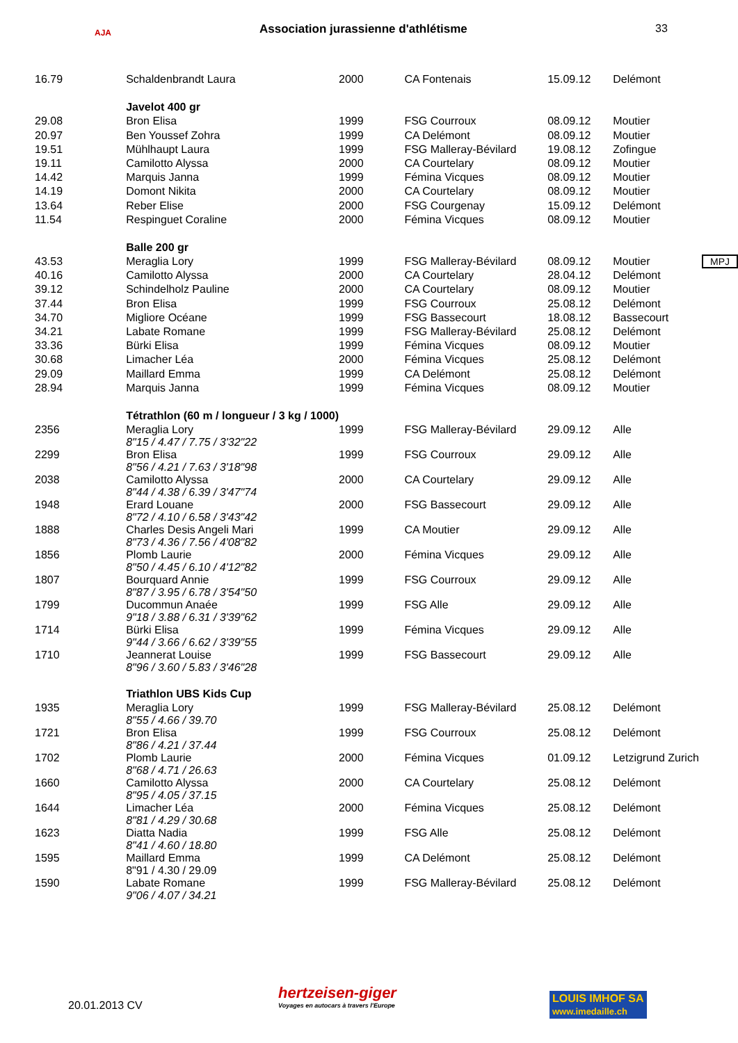AJA
Association jurassienne d'athlétisme
33
| 16.79 | Schaldenbrandt Laura | 2000 | CA Fontenais | 15.09.12 | Delémont |
| | Javelot 400 gr | | | | |
| 29.08 | Bron Elisa | 1999 | FSG Courroux | 08.09.12 | Moutier |
| 20.97 | Ben Youssef Zohra | 1999 | CA Delémont | 08.09.12 | Moutier |
| 19.51 | Mühlhaupt Laura | 1999 | FSG Malleray-Bévilard | 19.08.12 | Zofingue |
| 19.11 | Camilotto Alyssa | 2000 | CA Courtelary | 08.09.12 | Moutier |
| 14.42 | Marquis Janna | 1999 | Fémina Vicques | 08.09.12 | Moutier |
| 14.19 | Domont Nikita | 2000 | CA Courtelary | 08.09.12 | Moutier |
| 13.64 | Reber Elise | 2000 | FSG Courgenay | 15.09.12 | Delémont |
| 11.54 | Respinguet Coraline | 2000 | Fémina Vicques | 08.09.12 | Moutier |
| | Balle 200 gr | | | | |
| 43.53 | Meraglia Lory | 1999 | FSG Malleray-Bévilard | 08.09.12 | Moutier MPJ |
| 40.16 | Camilotto Alyssa | 2000 | CA Courtelary | 28.04.12 | Delémont |
| 39.12 | Schindelholz Pauline | 2000 | CA Courtelary | 08.09.12 | Moutier |
| 37.44 | Bron Elisa | 1999 | FSG Courroux | 25.08.12 | Delémont |
| 34.70 | Migliore Océane | 1999 | FSG Bassecourt | 18.08.12 | Bassecourt |
| 34.21 | Labate Romane | 1999 | FSG Malleray-Bévilard | 25.08.12 | Delémont |
| 33.36 | Bürki Elisa | 1999 | Fémina Vicques | 08.09.12 | Moutier |
| 30.68 | Limacher Léa | 2000 | Fémina Vicques | 25.08.12 | Delémont |
| 29.09 | Maillard Emma | 1999 | CA Delémont | 25.08.12 | Delémont |
| 28.94 | Marquis Janna | 1999 | Fémina Vicques | 08.09.12 | Moutier |
| | Tétrathlon (60 m / longueur / 3 kg / 1000) | | | | |
| 2356 | Meraglia Lory 8"15 / 4.47 / 7.75 / 3'32"22 | 1999 | FSG Malleray-Bévilard | 29.09.12 | Alle |
| 2299 | Bron Elisa 8"56 / 4.21 / 7.63 / 3'18"98 | 1999 | FSG Courroux | 29.09.12 | Alle |
| 2038 | Camilotto Alyssa 8"44 / 4.38 / 6.39 / 3'47"74 | 2000 | CA Courtelary | 29.09.12 | Alle |
| 1948 | Erard Louane 8"72 / 4.10 / 6.58 / 3'43"42 | 2000 | FSG Bassecourt | 29.09.12 | Alle |
| 1888 | Charles Desis Angeli Mari 8"73 / 4.36 / 7.56 / 4'08"82 | 1999 | CA Moutier | 29.09.12 | Alle |
| 1856 | Plomb Laurie 8"50 / 4.45 / 6.10 / 4'12"82 | 2000 | Fémina Vicques | 29.09.12 | Alle |
| 1807 | Bourquard Annie 8"87 / 3.95 / 6.78 / 3'54"50 | 1999 | FSG Courroux | 29.09.12 | Alle |
| 1799 | Ducommun Anaée 9"18 / 3.88 / 6.31 / 3'39"62 | 1999 | FSG Alle | 29.09.12 | Alle |
| 1714 | Bürki Elisa 9"44 / 3.66 / 6.62 / 3'39"55 | 1999 | Fémina Vicques | 29.09.12 | Alle |
| 1710 | Jeannerat Louise 8"96 / 3.60 / 5.83 / 3'46"28 | 1999 | FSG Bassecourt | 29.09.12 | Alle |
| | Triathlon UBS Kids Cup | | | | |
| 1935 | Meraglia Lory 8"55 / 4.66 / 39.70 | 1999 | FSG Malleray-Bévilard | 25.08.12 | Delémont |
| 1721 | Bron Elisa 8"86 / 4.21 / 37.44 | 1999 | FSG Courroux | 25.08.12 | Delémont |
| 1702 | Plomb Laurie 8"68 / 4.71 / 26.63 | 2000 | Fémina Vicques | 01.09.12 | Letzigrund Zurich |
| 1660 | Camilotto Alyssa 8"95 / 4.05 / 37.15 | 2000 | CA Courtelary | 25.08.12 | Delémont |
| 1644 | Limacher Léa 8"81 / 4.29 / 30.68 | 2000 | Fémina Vicques | 25.08.12 | Delémont |
| 1623 | Diatta Nadia 8"41 / 4.60 / 18.80 | 1999 | FSG Alle | 25.08.12 | Delémont |
| 1595 | Maillard Emma 8"91 / 4.30 / 29.09 | 1999 | CA Delémont | 25.08.12 | Delémont |
| 1590 | Labate Romane 9"06 / 4.07 / 34.21 | 1999 | FSG Malleray-Bévilard | 25.08.12 | Delémont |
20.01.2013 CV
hertzeisen-giger
Voyages en autocars à travers l'Europe
LOUIS IMHOF SA
www.imedaille.ch